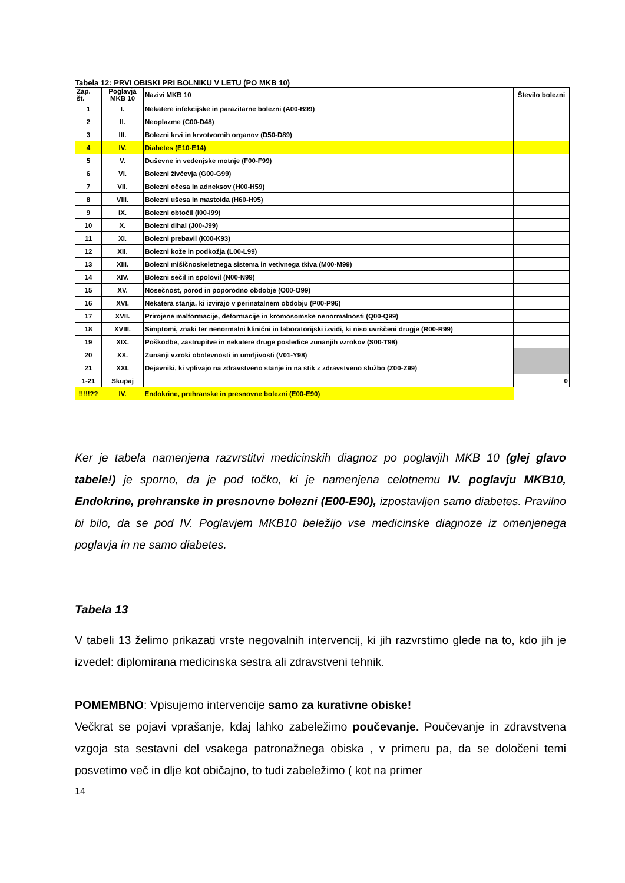Tabela 12: PRVI OBISKI PRI BOLNIKU V LETU (PO MKB 10)
| Zap. št. | Poglavja MKB 10 | Nazivi MKB 10 | Število bolezni |
| --- | --- | --- | --- |
| 1 | I. | Nekatere infekcijske in parazitarne bolezni (A00-B99) | |
| 2 | II. | Neoplazme (C00-D48) | |
| 3 | III. | Bolezni krvi in krvotvornih organov (D50-D89) | |
| 4 | IV. | Diabetes (E10-E14) | |
| 5 | V. | Duševne in vedenjske motnje (F00-F99) | |
| 6 | VI. | Bolezni živčevja (G00-G99) | |
| 7 | VII. | Bolezni očesa in adneksov (H00-H59) | |
| 8 | VIII. | Bolezni ušesa in mastoida (H60-H95) | |
| 9 | IX. | Bolezni obtočil (I00-I99) | |
| 10 | X. | Bolezni dihal (J00-J99) | |
| 11 | XI. | Bolezni prebavil (K00-K93) | |
| 12 | XII. | Bolezni kože in podkožja (L00-L99) | |
| 13 | XIII. | Bolezni mišičnoskeletnega sistema in vetivnega tkiva (M00-M99) | |
| 14 | XIV. | Bolezni sečil in spolovil (N00-N99) | |
| 15 | XV. | Nosečnost, porod in poporodno obdobje (O00-O99) | |
| 16 | XVI. | Nekatera stanja, ki izvirajo v perinatalnem obdobju (P00-P96) | |
| 17 | XVII. | Prirojene malformacije, deformacije in kromosomske nenormalnosti (Q00-Q99) | |
| 18 | XVIII. | Simptomi, znaki ter nenormalni klinični in laboratorijski izvidi, ki niso uvrščeni drugje (R00-R99) | |
| 19 | XIX. | Poškodbe, zastrupitve in nekatere druge posledice zunanjih vzrokov (S00-T98) | |
| 20 | XX. | Zunanji vzroki obolevnosti in umrljivosti (V01-Y98) | |
| 21 | XXI. | Dejavniki, ki vplivajo na zdravstveno stanje in na stik z zdravstveno službo (Z00-Z99) | |
| 1-21 | Skupaj | | 0 |
| !!!!!?? | IV. | Endokrine, prehranske in presnovne bolezni (E00-E90) | |
Ker je tabela namenjena razvrstitvi medicinskih diagnoz po poglavjih MKB 10 (glej glavo tabele!) je sporno, da je pod točko, ki je namenjena celotnemu IV. poglavju MKB10, Endokrine, prehranske in presnovne bolezni (E00-E90), izpostavljen samo diabetes. Pravilno bi bilo, da se pod IV. Poglavjem MKB10 beležijo vse medicinske diagnoze iz omenjenega poglavja in ne samo diabetes.
Tabela 13
V tabeli 13 želimo prikazati vrste negovalnih intervencij, ki jih razvrstimo glede na to, kdo jih je izvedel: diplomirana medicinska sestra ali zdravstveni tehnik.
POMEMBNO: Vpisujemo intervencije samo za kurativne obiske!
Večkrat se pojavi vprašanje, kdaj lahko zabeležimo poučevanje. Poučevanje in zdravstvena vzgoja sta sestavni del vsakega patronažnega obiska , v primeru pa, da se določeni temi posvetimo več in dlje kot običajno, to tudi zabeležimo ( kot na primer
14